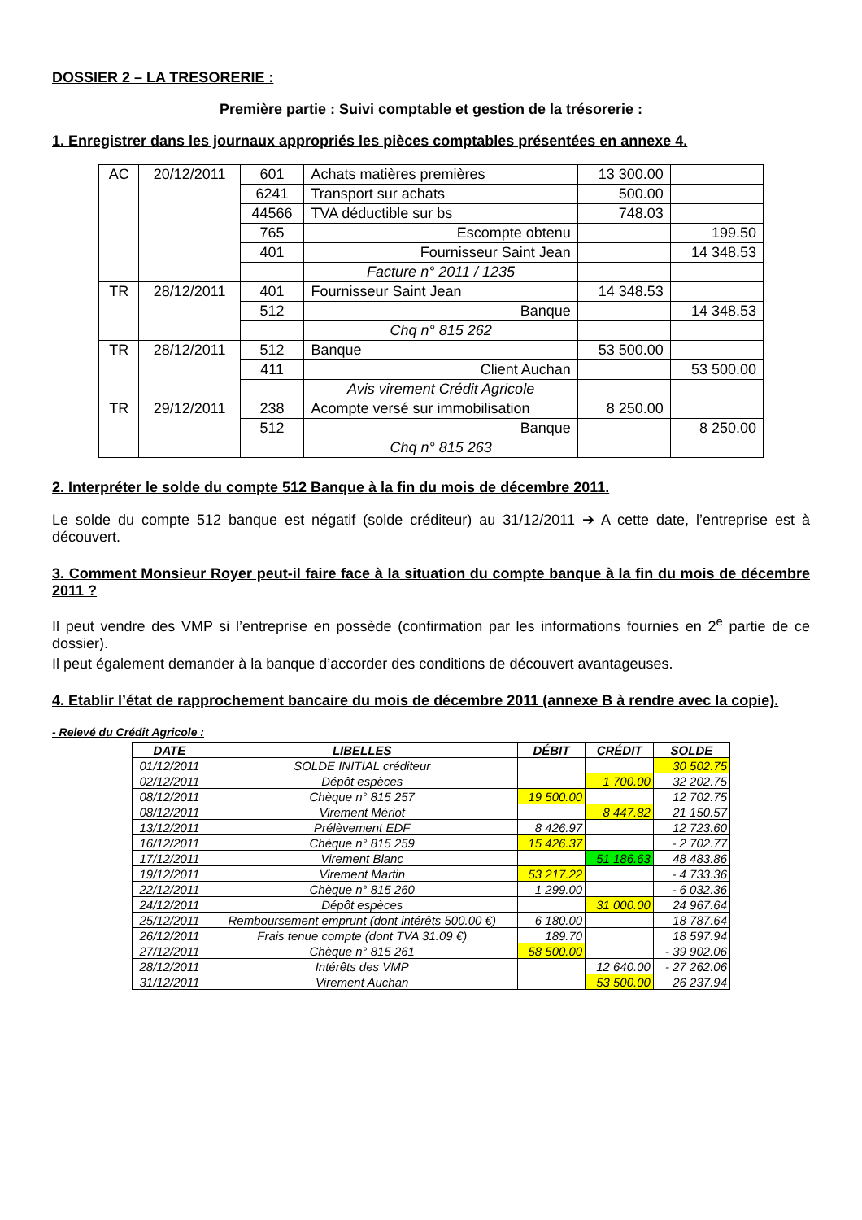DOSSIER 2 – LA TRESORERIE :
Première partie : Suivi comptable et gestion de la trésorerie :
1. Enregistrer dans les journaux appropriés les pièces comptables présentées en annexe 4.
| AC | 20/12/2011 | 601 | Achats matières premières | 13 300.00 | |
| | | 6241 | Transport sur achats | 500.00 | |
| | | 44566 | TVA déductible sur bs | 748.03 | |
| | | 765 | Escompte obtenu | | 199.50 |
| | | 401 | Fournisseur Saint Jean | | 14 348.53 |
| | | | Facture n° 2011 / 1235 | | |
| TR | 28/12/2011 | 401 | Fournisseur Saint Jean | 14 348.53 | |
| | | 512 | Banque | | 14 348.53 |
| | | | Chq n° 815 262 | | |
| TR | 28/12/2011 | 512 | Banque | 53 500.00 | |
| | | 411 | Client Auchan | | 53 500.00 |
| | | | Avis virement Crédit Agricole | | |
| TR | 29/12/2011 | 238 | Acompte versé sur immobilisation | 8 250.00 | |
| | | 512 | Banque | | 8 250.00 |
| | | | Chq n° 815 263 | | |
2. Interpréter le solde du compte 512 Banque à la fin du mois de décembre 2011.
Le solde du compte 512 banque est négatif (solde créditeur) au 31/12/2011 ➔ A cette date, l’entreprise est à découvert.
3. Comment Monsieur Royer peut-il faire face à la situation du compte banque à la fin du mois de décembre 2011 ?
Il peut vendre des VMP si l’entreprise en possède (confirmation par les informations fournies en 2<sup>e</sup> partie de ce dossier).
Il peut également demander à la banque d’accorder des conditions de découvert avantageuses.
4. Etablir l’état de rapprochement bancaire du mois de décembre 2011 (annexe B à rendre avec la copie).
- Relevé du Crédit Agricole :
| DATE | LIBELLES | DÉBIT | CRÉDIT | SOLDE |
| --- | --- | --- | --- | --- |
| 01/12/2011 | SOLDE INITIAL créditeur | | | 30 502.75 |
| 02/12/2011 | Dépôt espèces | | 1 700.00 | 32 202.75 |
| 08/12/2011 | Chèque n° 815 257 | 19 500.00 | | 12 702.75 |
| 08/12/2011 | Virement Mériot | | 8 447.82 | 21 150.57 |
| 13/12/2011 | Prélèvement EDF | 8 426.97 | | 12 723.60 |
| 16/12/2011 | Chèque n° 815 259 | 15 426.37 | | - 2 702.77 |
| 17/12/2011 | Virement Blanc | | 51 186.63 | 48 483.86 |
| 19/12/2011 | Virement Martin | 53 217.22 | | - 4 733.36 |
| 22/12/2011 | Chèque n° 815 260 | 1 299.00 | | - 6 032.36 |
| 24/12/2011 | Dépôt espèces | | 31 000.00 | 24 967.64 |
| 25/12/2011 | Remboursement emprunt (dont intérêts 500.00 €) | 6 180.00 | | 18 787.64 |
| 26/12/2011 | Frais tenue compte (dont TVA 31.09 €) | 189.70 | | 18 597.94 |
| 27/12/2011 | Chèque n° 815 261 | 58 500.00 | | - 39 902.06 |
| 28/12/2011 | Intérêts des VMP | | 12 640.00 | - 27 262.06 |
| 31/12/2011 | Virement Auchan | | 53 500.00 | 26 237.94 |